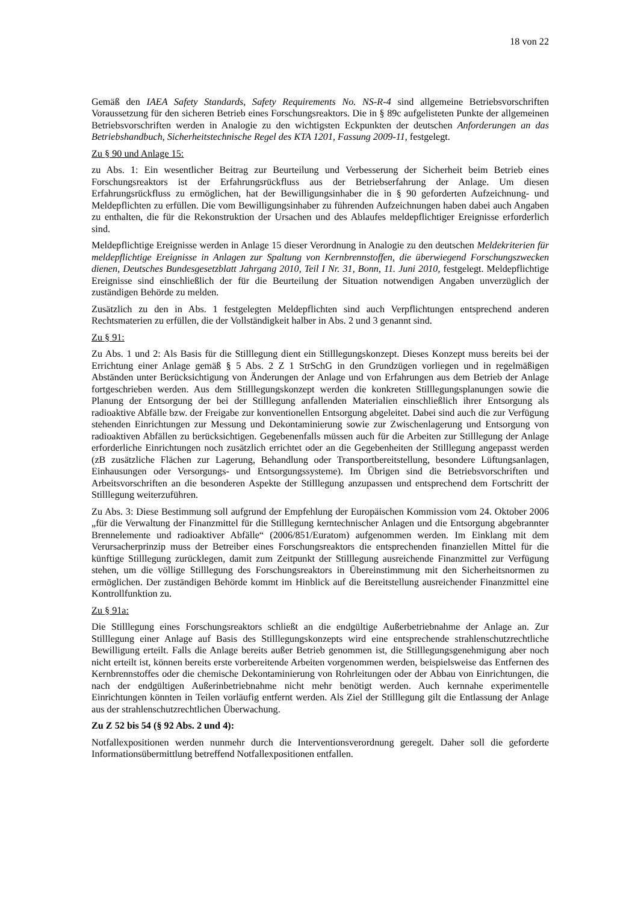18 von 22
Gemäß den IAEA Safety Standards, Safety Requirements No. NS-R-4 sind allgemeine Betriebsvorschriften Voraussetzung für den sicheren Betrieb eines Forschungsreaktors. Die in § 89c aufgelisteten Punkte der allgemeinen Betriebsvorschriften werden in Analogie zu den wichtigsten Eckpunkten der deutschen Anforderungen an das Betriebshandbuch, Sicherheitstechnische Regel des KTA 1201, Fassung 2009-11, festgelegt.
Zu § 90 und Anlage 15:
zu Abs. 1: Ein wesentlicher Beitrag zur Beurteilung und Verbesserung der Sicherheit beim Betrieb eines Forschungsreaktors ist der Erfahrungsrückfluss aus der Betriebserfahrung der Anlage. Um diesen Erfahrungsrückfluss zu ermöglichen, hat der Bewilligungsinhaber die in § 90 geforderten Aufzeichnung- und Meldepflichten zu erfüllen. Die vom Bewilligungsinhaber zu führenden Aufzeichnungen haben dabei auch Angaben zu enthalten, die für die Rekonstruktion der Ursachen und des Ablaufes meldepflichtiger Ereignisse erforderlich sind.
Meldepflichtige Ereignisse werden in Anlage 15 dieser Verordnung in Analogie zu den deutschen Meldekriterien für meldepflichtige Ereignisse in Anlagen zur Spaltung von Kernbrennstoffen, die überwiegend Forschungszwecken dienen, Deutsches Bundesgesetzblatt Jahrgang 2010, Teil I Nr. 31, Bonn, 11. Juni 2010, festgelegt. Meldepflichtige Ereignisse sind einschließlich der für die Beurteilung der Situation notwendigen Angaben unverzüglich der zuständigen Behörde zu melden.
Zusätzlich zu den in Abs. 1 festgelegten Meldepflichten sind auch Verpflichtungen entsprechend anderen Rechtsmaterien zu erfüllen, die der Vollständigkeit halber in Abs. 2 und 3 genannt sind.
Zu § 91:
Zu Abs. 1 und 2: Als Basis für die Stilllegung dient ein Stilllegungskonzept. Dieses Konzept muss bereits bei der Errichtung einer Anlage gemäß § 5 Abs. 2 Z 1 StrSchG in den Grundzügen vorliegen und in regelmäßigen Abständen unter Berücksichtigung von Änderungen der Anlage und von Erfahrungen aus dem Betrieb der Anlage fortgeschrieben werden. Aus dem Stilllegungskonzept werden die konkreten Stilllegungsplanungen sowie die Planung der Entsorgung der bei der Stilllegung anfallenden Materialien einschließlich ihrer Entsorgung als radioaktive Abfälle bzw. der Freigabe zur konventionellen Entsorgung abgeleitet. Dabei sind auch die zur Verfügung stehenden Einrichtungen zur Messung und Dekontaminierung sowie zur Zwischenlagerung und Entsorgung von radioaktiven Abfällen zu berücksichtigen. Gegebenenfalls müssen auch für die Arbeiten zur Stilllegung der Anlage erforderliche Einrichtungen noch zusätzlich errichtet oder an die Gegebenheiten der Stilllegung angepasst werden (zB zusätzliche Flächen zur Lagerung, Behandlung oder Transportbereitstellung, besondere Lüftungsanlagen, Einhausungen oder Versorgungs- und Entsorgungssysteme). Im Übrigen sind die Betriebsvorschriften und Arbeitsvorschriften an die besonderen Aspekte der Stilllegung anzupassen und entsprechend dem Fortschritt der Stilllegung weiterzuführen.
Zu Abs. 3: Diese Bestimmung soll aufgrund der Empfehlung der Europäischen Kommission vom 24. Oktober 2006 „für die Verwaltung der Finanzmittel für die Stilllegung kerntechnischer Anlagen und die Entsorgung abgebrannter Brennelemente und radioaktiver Abfälle“ (2006/851/Euratom) aufgenommen werden. Im Einklang mit dem Verursacherprinzip muss der Betreiber eines Forschungsreaktors die entsprechenden finanziellen Mittel für die künftige Stilllegung zurücklegen, damit zum Zeitpunkt der Stilllegung ausreichende Finanzmittel zur Verfügung stehen, um die völlige Stilllegung des Forschungsreaktors in Übereinstimmung mit den Sicherheitsnormen zu ermöglichen. Der zuständigen Behörde kommt im Hinblick auf die Bereitstellung ausreichender Finanzmittel eine Kontrollfunktion zu.
Zu § 91a:
Die Stilllegung eines Forschungsreaktors schließt an die endgültige Außerbetriebnahme der Anlage an. Zur Stilllegung einer Anlage auf Basis des Stilllegungskonzepts wird eine entsprechende strahlenschutzrechtliche Bewilligung erteilt. Falls die Anlage bereits außer Betrieb genommen ist, die Stilllegungsgenehmigung aber noch nicht erteilt ist, können bereits erste vorbereitende Arbeiten vorgenommen werden, beispielsweise das Entfernen des Kernbrennstoffes oder die chemische Dekontaminierung von Rohrleitungen oder der Abbau von Einrichtungen, die nach der endgültigen Außerinbetriebnahme nicht mehr benötigt werden. Auch kernnahe experimentelle Einrichtungen könnten in Teilen vorläufig entfernt werden. Als Ziel der Stilllegung gilt die Entlassung der Anlage aus der strahlenschutzrechtlichen Überwachung.
Zu Z 52 bis 54 (§ 92 Abs. 2 und 4):
Notfallexpositionen werden nunmehr durch die Interventionsverordnung geregelt. Daher soll die geforderte Informationsübermittlung betreffend Notfallexpositionen entfallen.